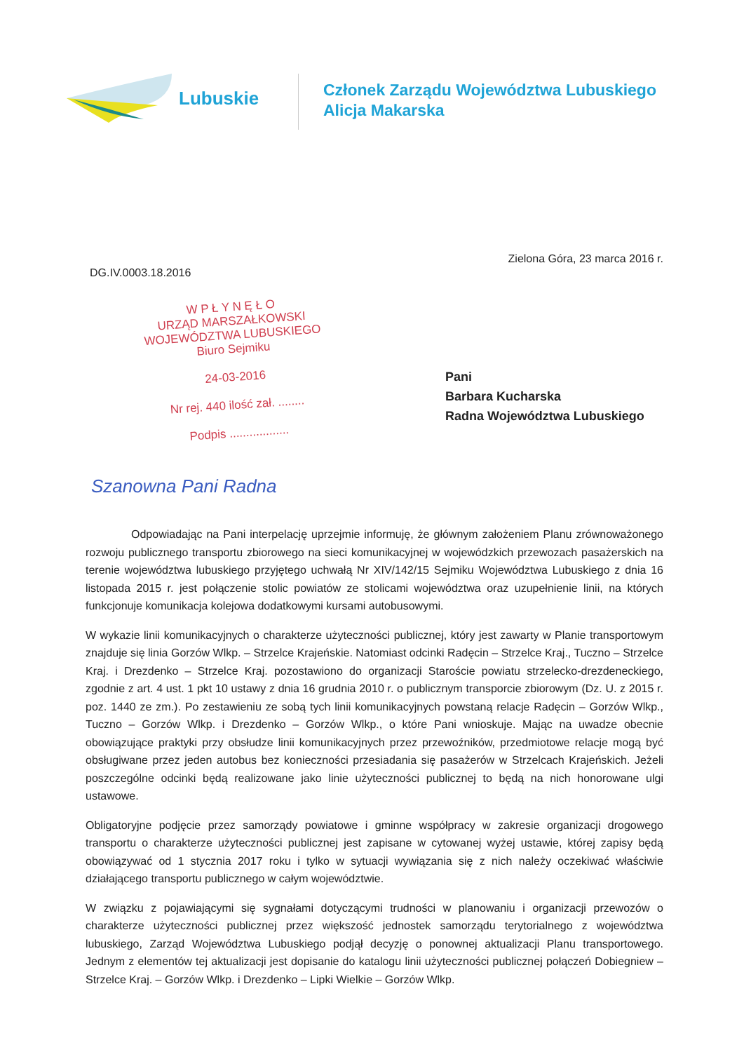Lubuskie
Członek Zarządu Województwa Lubuskiego
Alicja Makarska
Zielona Góra, 23 marca 2016 r.
DG.IV.0003.18.2016
W P Ł Y N Ę Ł O
URZĄD MARSZAŁKOWSKI
WOJEWÓDZTWA LUBUSKIEGO
Biuro Sejmiku
24-03-2016
Nr rej. 440 ilość zał. ........
Podpis ..................
Pani
Barbara Kucharska
Radna Województwa Lubuskiego
Szanowna Pani Radna
Odpowiadając na Pani interpelację uprzejmie informuję, że głównym założeniem Planu zrównoważonego rozwoju publicznego transportu zbiorowego na sieci komunikacyjnej w wojewódzkich przewozach pasażerskich na terenie województwa lubuskiego przyjętego uchwałą Nr XIV/142/15 Sejmiku Województwa Lubuskiego z dnia 16 listopada 2015 r. jest połączenie stolic powiatów ze stolicami województwa oraz uzupełnienie linii, na których funkcjonuje komunikacja kolejowa dodatkowymi kursami autobusowymi.
W wykazie linii komunikacyjnych o charakterze użyteczności publicznej, który jest zawarty w Planie transportowym znajduje się linia Gorzów Wlkp. – Strzelce Krajeńskie. Natomiast odcinki Radęcin – Strzelce Kraj., Tuczno – Strzelce Kraj. i Drezdenko – Strzelce Kraj. pozostawiono do organizacji Staroście powiatu strzelecko-drezdeneckiego, zgodnie z art. 4 ust. 1 pkt 10 ustawy z dnia 16 grudnia 2010 r. o publicznym transporcie zbiorowym (Dz. U. z 2015 r. poz. 1440 ze zm.). Po zestawieniu ze sobą tych linii komunikacyjnych powstaną relacje Radęcin – Gorzów Wlkp., Tuczno – Gorzów Wlkp. i Drezdenko – Gorzów Wlkp., o które Pani wnioskuje. Mając na uwadze obecnie obowiązujące praktyki przy obsłudze linii komunikacyjnych przez przewoźników, przedmiotowe relacje mogą być obsługiwane przez jeden autobus bez konieczności przesiadania się pasażerów w Strzelcach Krajeńskich. Jeżeli poszczególne odcinki będą realizowane jako linie użyteczności publicznej to będą na nich honorowane ulgi ustawowe.
Obligatoryjne podjęcie przez samorządy powiatowe i gminne współpracy w zakresie organizacji drogowego transportu o charakterze użyteczności publicznej jest zapisane w cytowanej wyżej ustawie, której zapisy będą obowiązywać od 1 stycznia 2017 roku i tylko w sytuacji wywiązania się z nich należy oczekiwać właściwie działającego transportu publicznego w całym województwie.
W związku z pojawiającymi się sygnałami dotyczącymi trudności w planowaniu i organizacji przewozów o charakterze użyteczności publicznej przez większość jednostek samorządu terytorialnego z województwa lubuskiego, Zarząd Województwa Lubuskiego podjął decyzję o ponownej aktualizacji Planu transportowego. Jednym z elementów tej aktualizacji jest dopisanie do katalogu linii użyteczności publicznej połączeń Dobiegniew – Strzelce Kraj. – Gorzów Wlkp. i Drezdenko – Lipki Wielkie – Gorzów Wlkp.